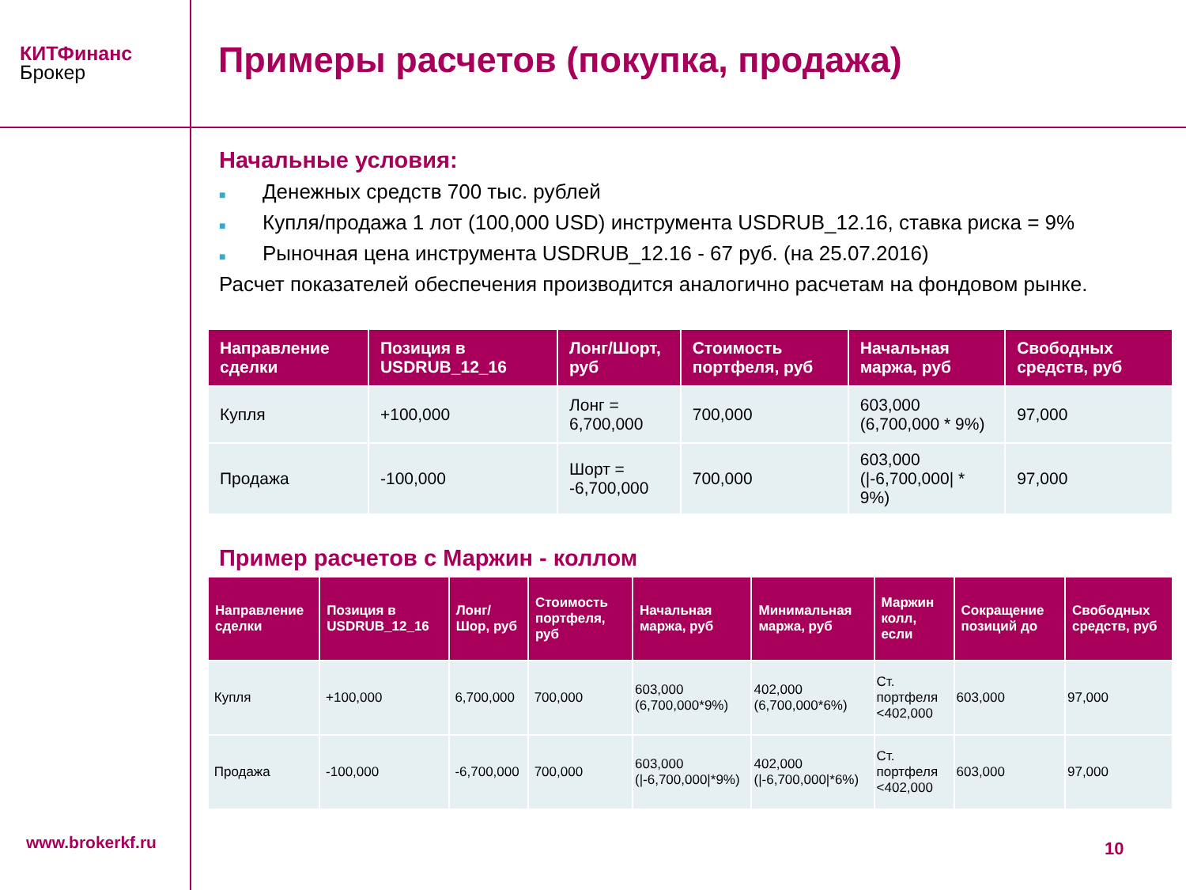КИТФинанс
Брокер
Примеры расчетов (покупка, продажа)
Начальные условия:
■ Денежных средств 700 тыс. рублей
■ Купля/продажа 1 лот (100,000 USD) инструмента USDRUB_12.16, ставка риска = 9%
■ Рыночная цена инструмента USDRUB_12.16 - 67 руб. (на 25.07.2016)
Расчет показателей обеспечения производится аналогично расчетам на фондовом рынке.
| Направление сделки | Позиция в USDRUB_12_16 | Лонг/Шорт, руб | Стоимость портфеля, руб | Начальная маржа, руб | Свободных средств, руб |
| --- | --- | --- | --- | --- | --- |
| Купля | +100,000 | Лонг = 6,700,000 | 700,000 | 603,000 (6,700,000 * 9%) | 97,000 |
| Продажа | -100,000 | Шорт = -6,700,000 | 700,000 | 603,000 (/-6,700,000/ * 9%) | 97,000 |
Пример расчетов с Маржин - коллом
| Направление сделки | Позиция в USDRUB_12_16 | Лонг/Шор, руб | Стоимость портфеля, руб | Начальная маржа, руб | Минимальная маржа, руб | Маржин колл, если | Сокращение позиций до | Свободных средств, руб |
| --- | --- | --- | --- | --- | --- | --- | --- | --- |
| Купля | +100,000 | 6,700,000 | 700,000 | 603,000 (6,700,000*9%) | 402,000 (6,700,000*6%) | Ст. портфеля <402,000 | 603,000 | 97,000 |
| Продажа | -100,000 | -6,700,000 | 700,000 | 603,000 (/-6,700,000/*9%) | 402,000 (/-6,700,000/*6%) | Ст. портфеля <402,000 | 603,000 | 97,000 |
www.brokerkf.ru 10